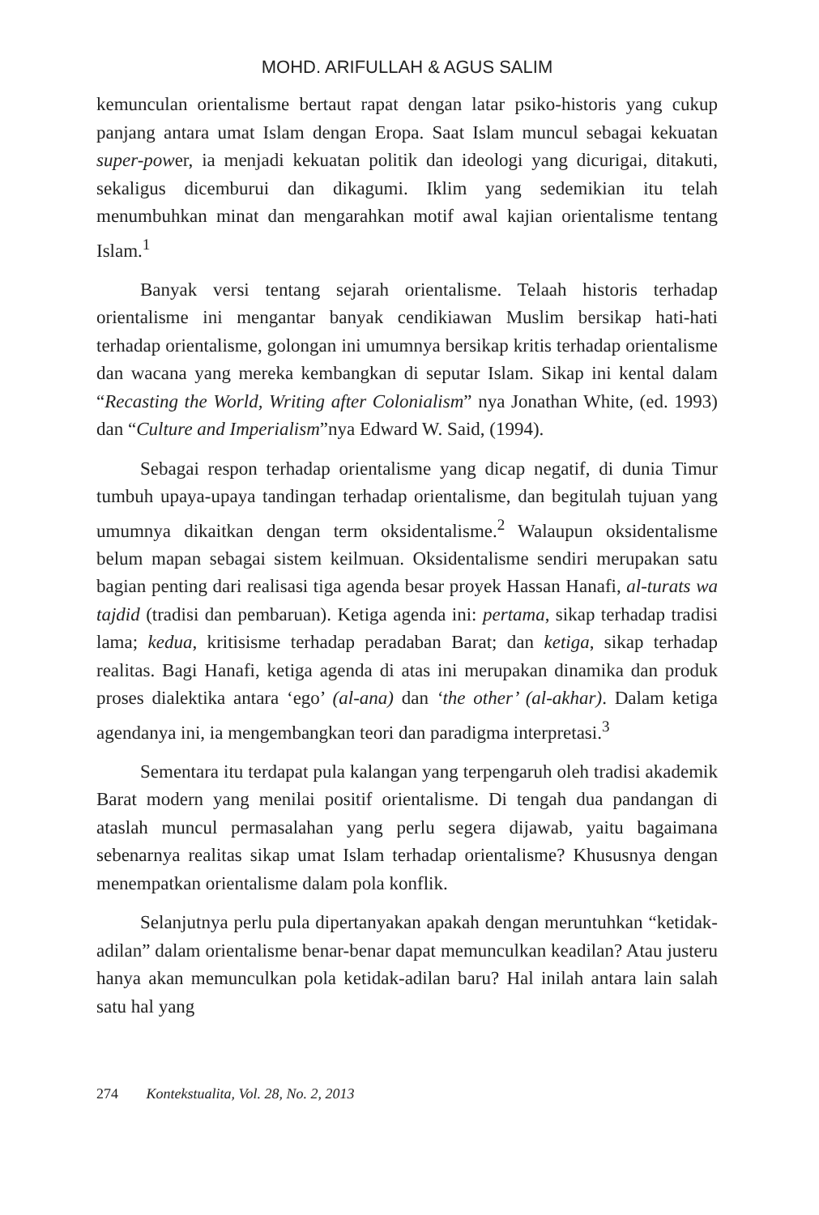MOHD. ARIFULLAH & AGUS SALIM
kemunculan orientalisme bertaut rapat dengan latar psiko-historis yang cukup panjang antara umat Islam dengan Eropa. Saat Islam muncul sebagai kekuatan super-power, ia menjadi kekuatan politik dan ideologi yang dicurigai, ditakuti, sekaligus dicemburui dan dikagumi. Iklim yang sedemikian itu telah menumbuhkan minat dan mengarahkan motif awal kajian orientalisme tentang Islam.<sup>1</sup>
Banyak versi tentang sejarah orientalisme. Telaah historis terhadap orientalisme ini mengantar banyak cendikiawan Muslim bersikap hati-hati terhadap orientalisme, golongan ini umumnya bersikap kritis terhadap orientalisme dan wacana yang mereka kembangkan di seputar Islam. Sikap ini kental dalam “Recasting the World, Writing after Colonialism” nya Jonathan White, (ed. 1993) dan “Culture and Imperialism”nya Edward W. Said, (1994).
Sebagai respon terhadap orientalisme yang dicap negatif, di dunia Timur tumbuh upaya-upaya tandingan terhadap orientalisme, dan begitulah tujuan yang umumnya dikaitkan dengan term oksidentalisme.<sup>2</sup> Walaupun oksidentalisme belum mapan sebagai sistem keilmuan. Oksidentalisme sendiri merupakan satu bagian penting dari realisasi tiga agenda besar proyek Hassan Hanafi, al-turats wa tajdid (tradisi dan pembaruan). Ketiga agenda ini: pertama, sikap terhadap tradisi lama; kedua, kritisisme terhadap peradaban Barat; dan ketiga, sikap terhadap realitas. Bagi Hanafi, ketiga agenda di atas ini merupakan dinamika dan produk proses dialektika antara ‘ego’ (al-ana) dan ‘the other’ (al-akhar). Dalam ketiga agendanya ini, ia mengembangkan teori dan paradigma interpretasi.<sup>3</sup>
Sementara itu terdapat pula kalangan yang terpengaruh oleh tradisi akademik Barat modern yang menilai positif orientalisme. Di tengah dua pandangan di ataslah muncul permasalahan yang perlu segera dijawab, yaitu bagaimana sebenarnya realitas sikap umat Islam terhadap orientalisme? Khususnya dengan menempatkan orientalisme dalam pola konflik.
Selanjutnya perlu pula dipertanyakan apakah dengan meruntuhkan “ketidak-adilan” dalam orientalisme benar-benar dapat memunculkan keadilan? Atau justeru hanya akan memunculkan pola ketidak-adilan baru? Hal inilah antara lain salah satu hal yang
274 Kontekstualita, Vol. 28, No. 2, 2013